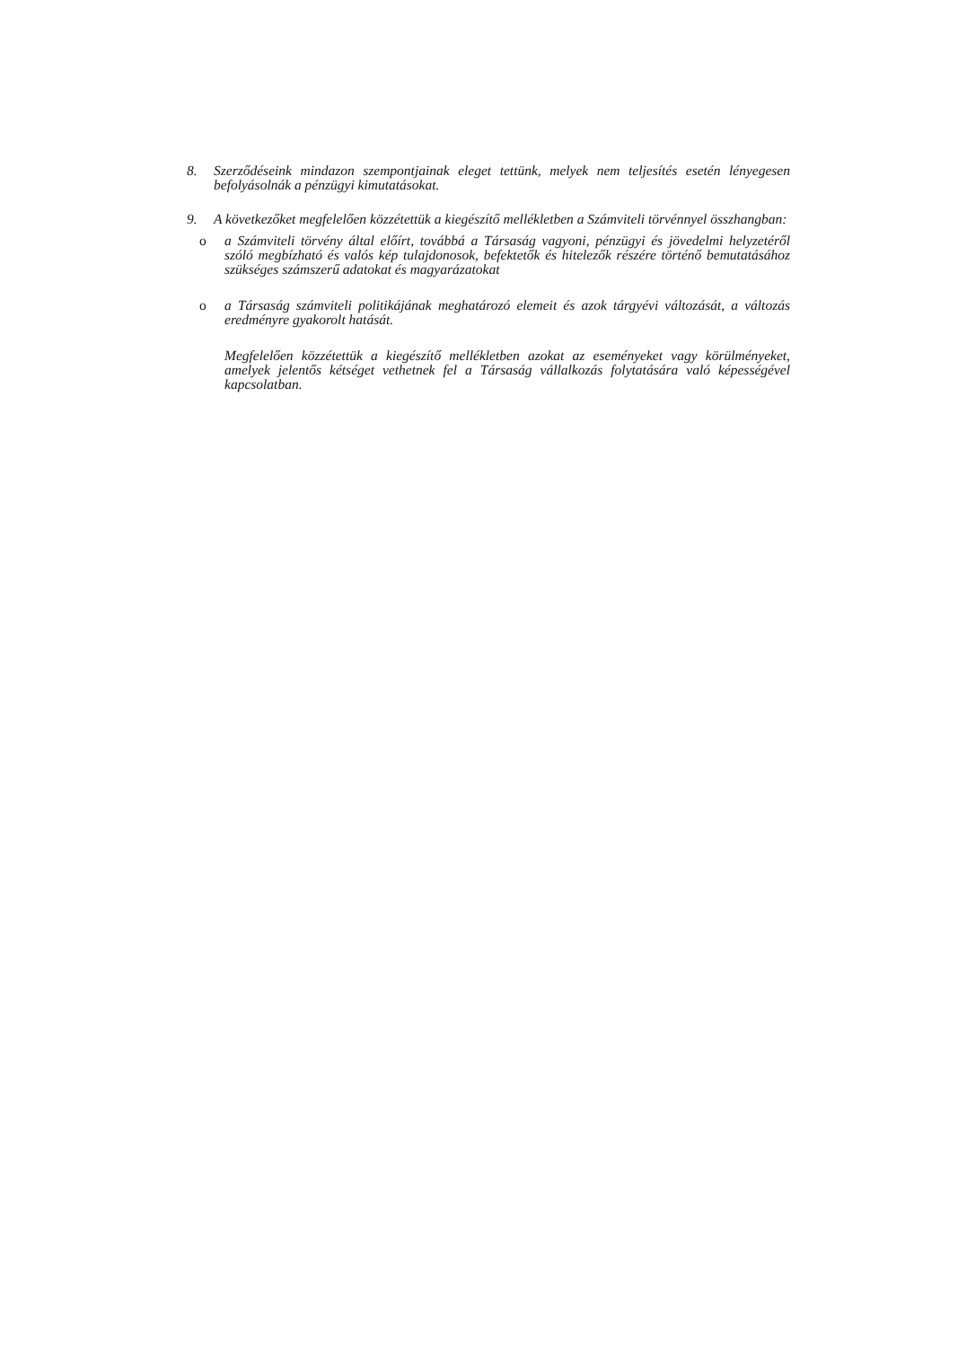8. Szerződéseink mindazon szempontjainak eleget tettünk, melyek nem teljesítés esetén lényegesen befolyásolnák a pénzügyi kimutatásokat.
9. A következőket megfelelően közzétettük a kiegészítő mellékletben a Számviteli törvénnyel összhangban:
o a Számviteli törvény által előírt, továbbá a Társaság vagyoni, pénzügyi és jövedelmi helyzetéről szóló megbízható és valós kép tulajdonosok, befektetők és hitelezők részére történő bemutatásához szükséges számszerű adatokat és magyarázatokat
o a Társaság számviteli politikájának meghatározó elemeit és azok tárgyévi változását, a változás eredményre gyakorolt hatását.
Megfelelően közzétettük a kiegészítő mellékletben azokat az eseményeket vagy körülményeket, amelyek jelentős kétséget vethetnek fel a Társaság vállalkozás folytatására való képességével kapcsolatban.